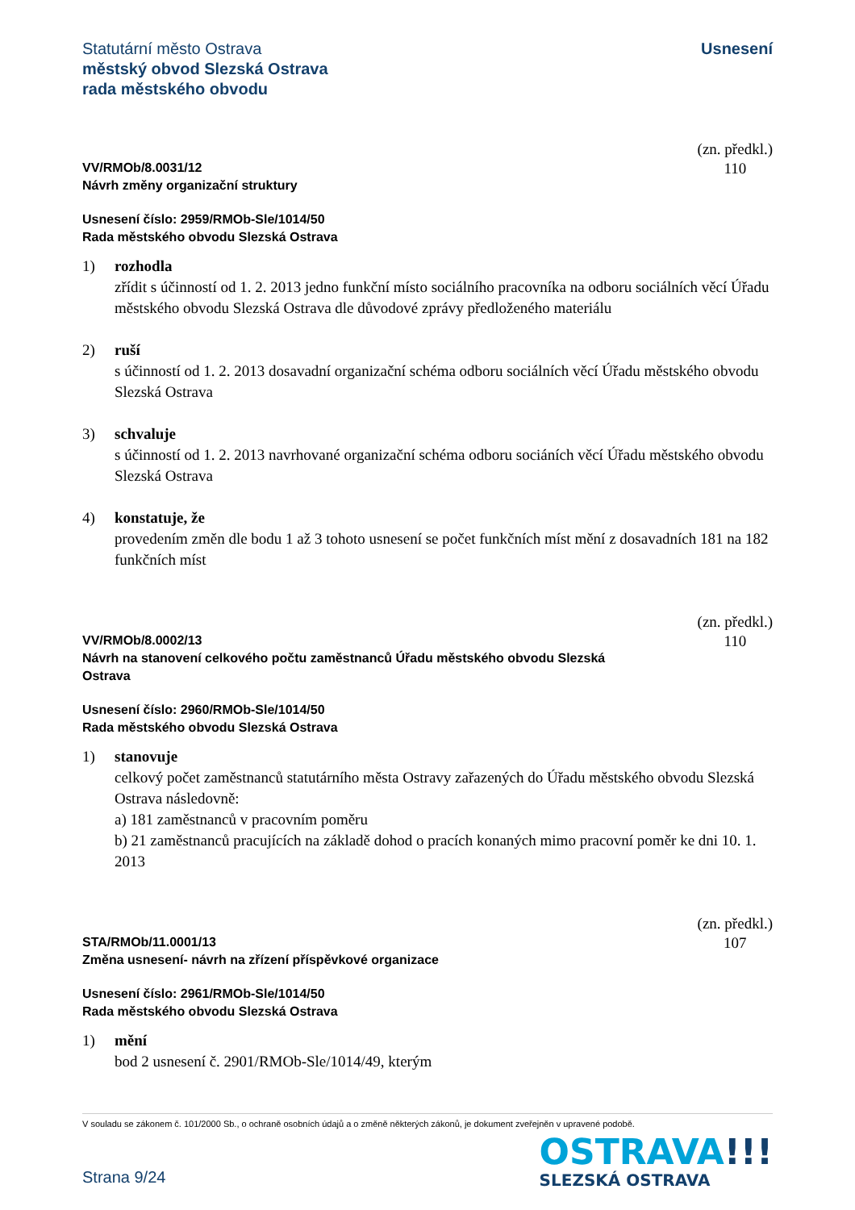Statutární město Ostrava
městský obvod Slezská Ostrava
rada městského obvodu
Usnesení
VV/RMOb/8.0031/12
Návrh změny organizační struktury
(zn. předkl.)
110
Usnesení číslo: 2959/RMOb-Sle/1014/50
Rada městského obvodu Slezská Ostrava
1) rozhodla
zřídit s účinností od 1. 2. 2013 jedno funkční místo sociálního pracovníka na odboru sociálních věcí Úřadu městského obvodu Slezská Ostrava dle důvodové zprávy předloženého materiálu
2) ruší
s účinností od 1. 2. 2013 dosavadní organizační schéma odboru sociálních věcí Úřadu městského obvodu Slezská Ostrava
3) schvaluje
s účinností od 1. 2. 2013 navrhované organizační schéma odboru sociáních věcí Úřadu městského obvodu Slezská Ostrava
4) konstatuje, že
provedením změn dle bodu 1 až 3 tohoto usnesení se počet funkčních míst mění z dosavadních 181 na 182 funkčních míst
VV/RMOb/8.0002/13
Návrh na stanovení celkového počtu zaměstnanců Úřadu městského obvodu Slezská
Ostrava
(zn. předkl.)
110
Usnesení číslo: 2960/RMOb-Sle/1014/50
Rada městského obvodu Slezská Ostrava
1) stanovuje
celkový počet zaměstnanců statutárního města Ostravy zařazených do Úřadu městského obvodu Slezská Ostrava následovně:
a) 181 zaměstnanců v pracovním poměru
b) 21 zaměstnanců pracujících na základě dohod o pracích konaných mimo pracovní poměr ke dni 10. 1. 2013
STA/RMOb/11.0001/13
Změna usnesení- návrh na zřízení příspěvkové organizace
(zn. předkl.)
107
Usnesení číslo: 2961/RMOb-Sle/1014/50
Rada městského obvodu Slezská Ostrava
1) mění
bod 2 usnesení č. 2901/RMOb-Sle/1014/49, kterým
V souladu se zákonem č. 101/2000 Sb., o ochraně osobních údajů a o změně některých zákonů, je dokument zveřejněn v upravené podobě.
Strana 9/24
OSTRAVA!!!
SLEZSKÁ OSTRAVA